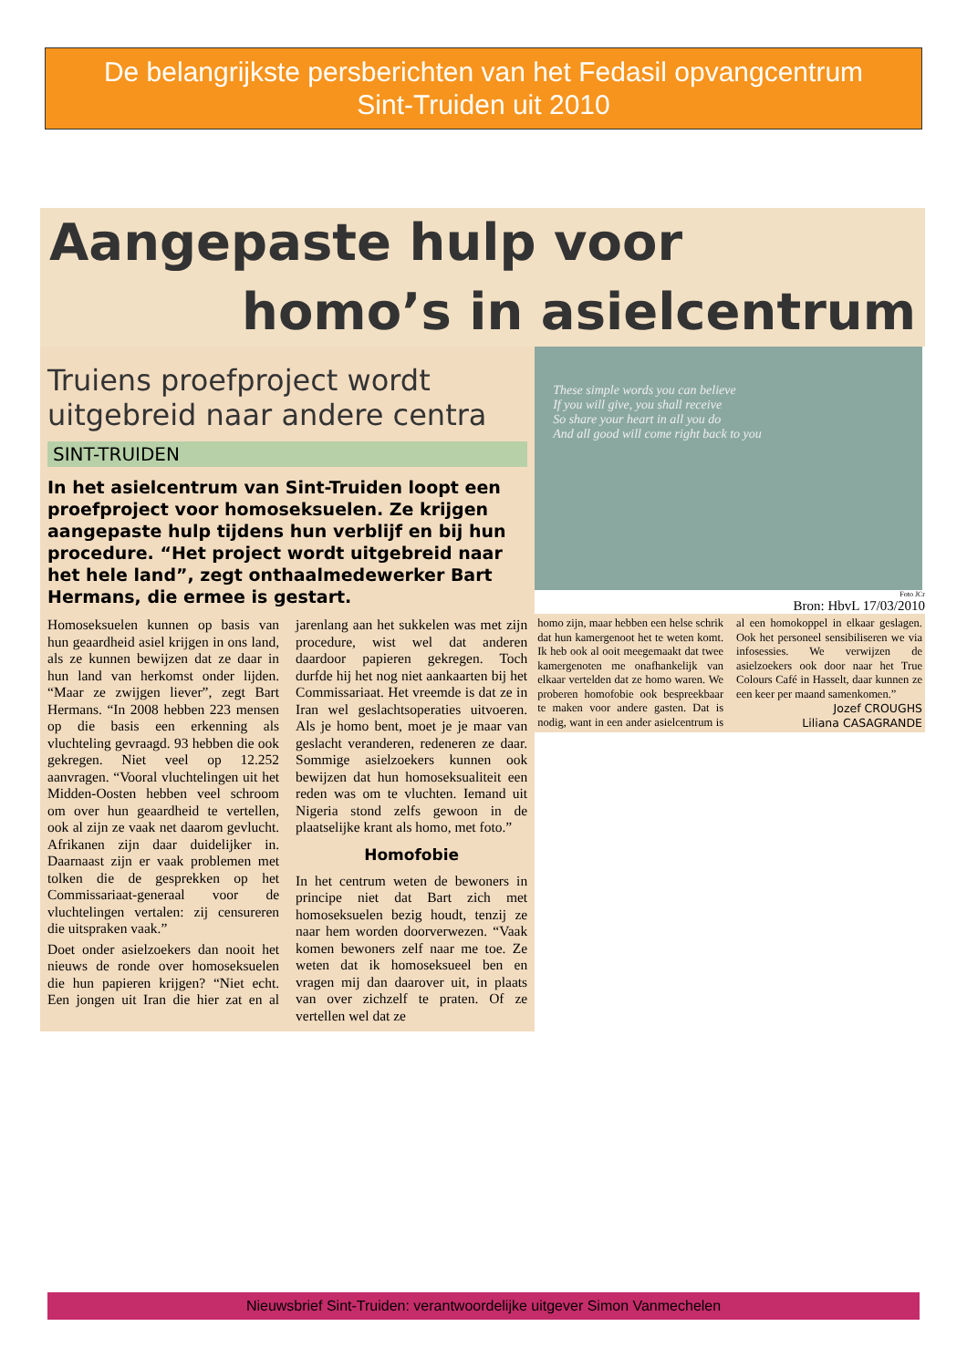De belangrijkste persberichten van het Fedasil opvangcentrum
Sint-Truiden uit 2010
Aangepaste hulp voor
homo’s in asielcentrum
Truiens proefproject wordt uitgebreid naar andere centra
SINT-TRUIDEN
In het asielcentrum van Sint-Truiden loopt een proefproject voor homoseksuelen. Ze krijgen aangepaste hulp tijdens hun verblijf en bij hun procedure. “Het project wordt uitgebreid naar het hele land”, zegt onthaalmedewerker Bart Hermans, die ermee is gestart.
Homoseksuelen kunnen op basis van hun geaardheid asiel krijgen in ons land, als ze kunnen bewijzen dat ze daar in hun land van herkomst onder lijden. “Maar ze zwijgen liever”, zegt Bart Hermans. “In 2008 hebben 223 mensen op die basis een erkenning als vluchteling gevraagd. 93 hebben die ook gekregen. Niet veel op 12.252 aanvragen. “Vooral vluchtelingen uit het Midden-Oosten hebben veel schroom om over hun geaardheid te vertellen, ook al zijn ze vaak net daarom gevlucht. Afrikanen zijn daar duidelijker in. Daarnaast zijn er vaak problemen met tolken die de gesprekken op het Commissariaat-generaal voor de vluchtelingen vertalen: zij censureren die uitspraken vaak.”
Doet onder asielzoekers dan nooit het nieuws de ronde over homoseksuelen die hun papieren krijgen? “Niet echt. Een jongen uit Iran die hier zat en al jarenlang aan het sukkelen was met zijn procedure, wist wel dat anderen daardoor papieren gekregen. Toch durfde hij het nog niet aankaarten bij het Commissariaat. Het vreemde is dat ze in Iran wel geslachtsoperaties uitvoeren. Als je homo bent, moet je je maar van geslacht veranderen, redeneren ze daar. Sommige asielzoekers kunnen ook bewijzen dat hun homoseksualiteit een reden was om te vluchten. Iemand uit Nigeria stond zelfs gewoon in de plaatselijke krant als homo, met foto.”
Homofobie
In het centrum weten de bewoners in principe niet dat Bart zich met homoseksuelen bezig houdt, tenzij ze naar hem worden doorverwezen. “Vaak komen bewoners zelf naar me toe. Ze weten dat ik homoseksueel ben en vragen mij dan daarover uit, in plaats van over zichzelf te praten. Of ze vertellen wel dat ze
These simple words you can believe
If you will give, you shall receive
So share your heart in all you do
And all good will come right back to you
Foto JCr
Bron: HbvL 17/03/2010
homo zijn, maar hebben een helse schrik dat hun kamergenoot het te weten komt. Ik heb ook al ooit meegemaakt dat twee kamergenoten me onafhankelijk van elkaar vertelden dat ze homo waren. We proberen homofobie ook bespreekbaar te maken voor andere gasten. Dat is nodig, want in een ander asielcentrum is al een homokoppel in elkaar geslagen. Ook het personeel sensibiliseren we via infosessies. We verwijzen de asielzoekers ook door naar het True Colours Café in Hasselt, daar kunnen ze een keer per maand samenkomen.”
Jozef CROUGHS
Liliana CASAGRANDE
Nieuwsbrief Sint-Truiden: verantwoordelijke uitgever Simon Vanmechelen